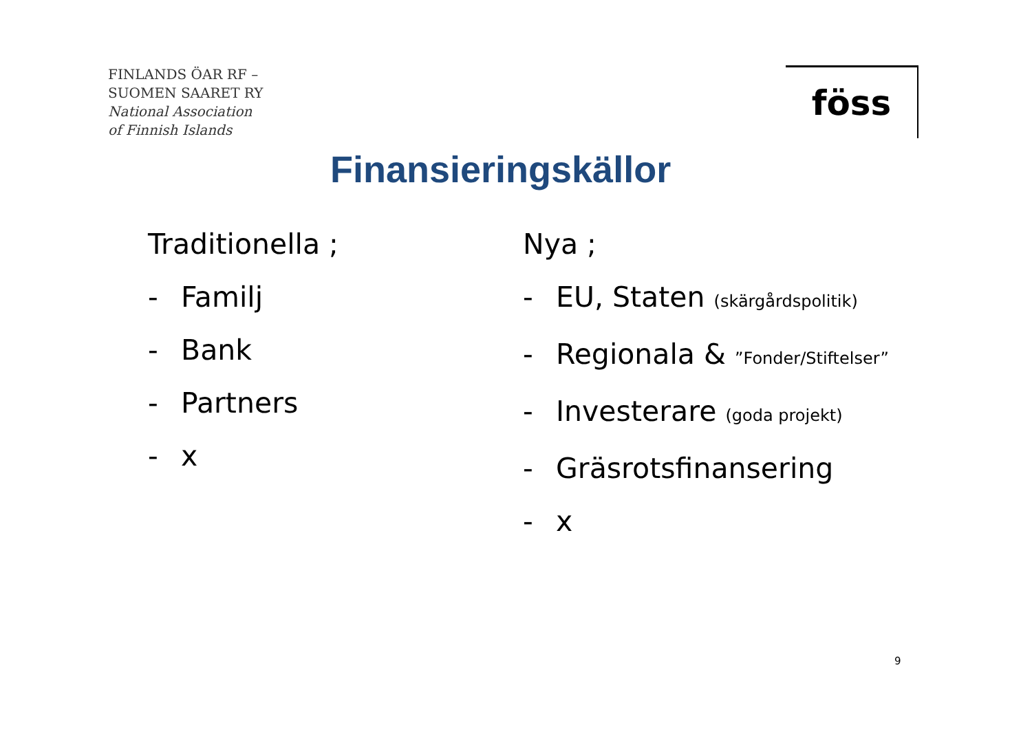FINLANDS ÖAR RF –
SUOMEN SAARET RY
National Association
of Finnish Islands
föss
Finansieringskällor
Traditionella ;
- Familj
- Bank
- Partners
- x
Nya ;
- EU, Staten (skärgårdspolitik)
- Regionala & ”Fonder/Stiftelser”
- Investerare (goda projekt)
- Gräsrotsfinansering
- x
9